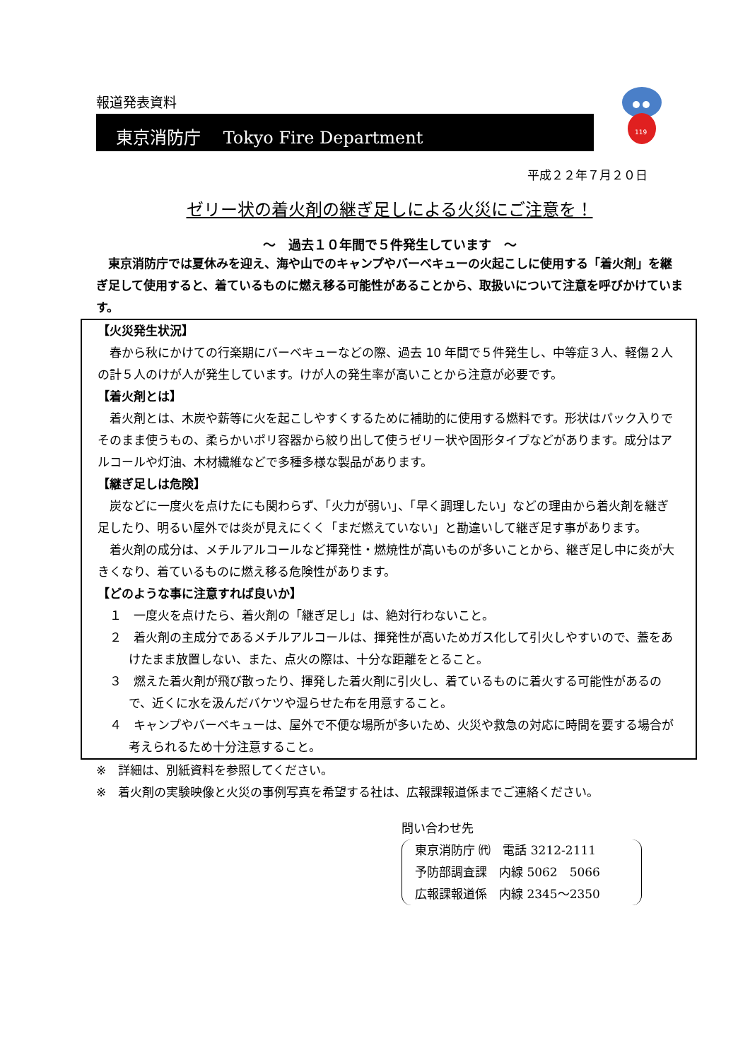119
報道発表資料
東京消防庁　 Tokyo Fire Department
平成２２年７月２０日
ゼリー状の着火剤の継ぎ足しによる火災にご注意を！
～　過去１０年間で５件発生しています　～
東京消防庁では夏休みを迎え、海や山でのキャンプやバーベキューの火起こしに使用する「着火剤」を継ぎ足して使用すると、着ているものに燃え移る可能性があることから、取扱いについて注意を呼びかけています。
【火災発生状況】
春から秋にかけての行楽期にバーベキューなどの際、過去 10 年間で５件発生し、中等症３人、軽傷２人の計５人のけが人が発生しています。けが人の発生率が高いことから注意が必要です。
【着火剤とは】
着火剤とは、木炭や薪等に火を起こしやすくするために補助的に使用する燃料です。形状はパック入りでそのまま使うもの、柔らかいポリ容器から絞り出して使うゼリー状や固形タイプなどがあります。成分はアルコールや灯油、木材繊維などで多種多様な製品があります。
【継ぎ足しは危険】
炭などに一度火を点けたにも関わらず、「火力が弱い」、「早く調理したい」などの理由から着火剤を継ぎ足したり、明るい屋外では炎が見えにくく「まだ燃えていない」と勘違いして継ぎ足す事があります。
着火剤の成分は、メチルアルコールなど揮発性・燃焼性が高いものが多いことから、継ぎ足し中に炎が大きくなり、着ているものに燃え移る危険性があります。
【どのような事に注意すれば良いか】
１　一度火を点けたら、着火剤の「継ぎ足し」は、絶対行わないこと。
２　着火剤の主成分であるメチルアルコールは、揮発性が高いためガス化して引火しやすいので、蓋をあけたまま放置しない、また、点火の際は、十分な距離をとること。
３　燃えた着火剤が飛び散ったり、揮発した着火剤に引火し、着ているものに着火する可能性があるので、近くに水を汲んだバケツや湿らせた布を用意すること。
４　キャンプやバーベキューは、屋外で不便な場所が多いため、火災や救急の対応に時間を要する場合が考えられるため十分注意すること。
※　詳細は、別紙資料を参照してください。
※　着火剤の実験映像と火災の事例写真を希望する社は、広報課報道係までご連絡ください。
問い合わせ先
東京消防庁 ㈹　電話 3212-2111
予防部調査課　内線 5062　5066
広報課報道係　内線 2345～2350